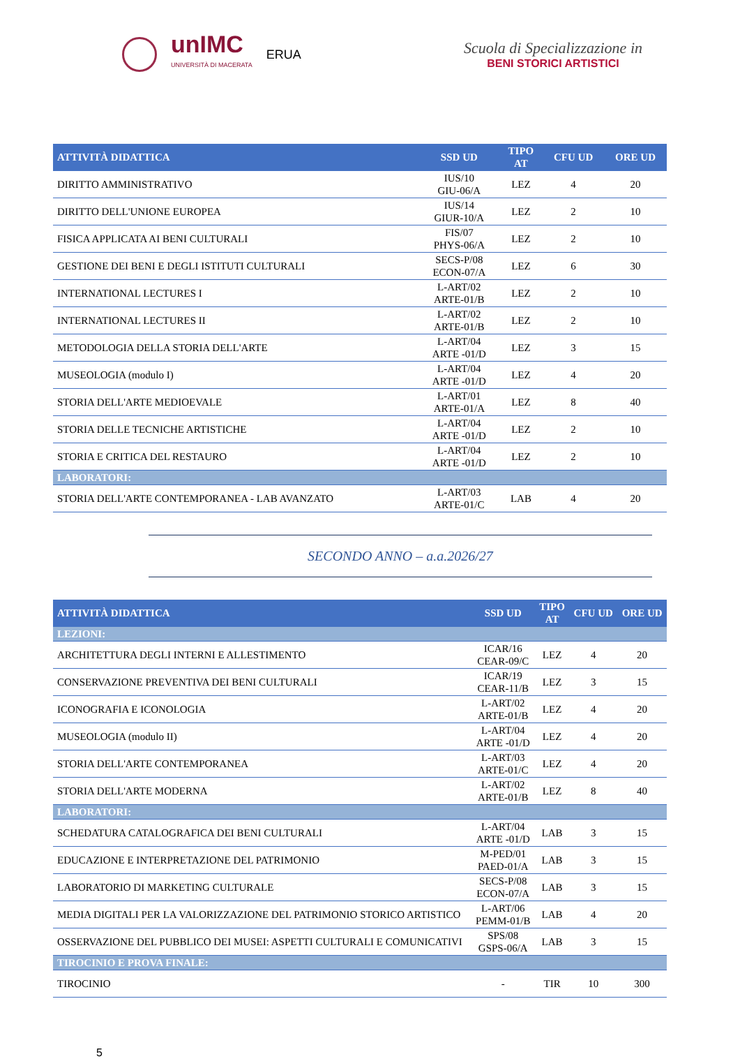unIMC
UNIVERSITÀ DI MACERATA
ERUA
Scuola di Specializzazione in
BENI STORICI ARTISTICI
| ATTIVITÀ DIDATTICA | SSD UD | TIPO AT | CFU UD | ORE UD |
| --- | --- | --- | --- | --- |
| DIRITTO AMMINISTRATIVO | IUS/10 GIU-06/A | LEZ | 4 | 20 |
| DIRITTO DELL'UNIONE EUROPEA | IUS/14 GIUR-10/A | LEZ | 2 | 10 |
| FISICA APPLICATA AI BENI CULTURALI | FIS/07 PHYS-06/A | LEZ | 2 | 10 |
| GESTIONE DEI BENI E DEGLI ISTITUTI CULTURALI | SECS-P/08 ECON-07/A | LEZ | 6 | 30 |
| INTERNATIONAL LECTURES I | L-ART/02 ARTE-01/B | LEZ | 2 | 10 |
| INTERNATIONAL LECTURES II | L-ART/02 ARTE-01/B | LEZ | 2 | 10 |
| METODOLOGIA DELLA STORIA DELL'ARTE | L-ART/04 ARTE -01/D | LEZ | 3 | 15 |
| MUSEOLOGIA (modulo I) | L-ART/04 ARTE -01/D | LEZ | 4 | 20 |
| STORIA DELL'ARTE MEDIOEVALE | L-ART/01 ARTE-01/A | LEZ | 8 | 40 |
| STORIA DELLE TECNICHE ARTISTICHE | L-ART/04 ARTE -01/D | LEZ | 2 | 10 |
| STORIA E CRITICA DEL RESTAURO | L-ART/04 ARTE -01/D | LEZ | 2 | 10 |
| LABORATORI: | | | | |
| STORIA DELL'ARTE CONTEMPORANEA - LAB AVANZATO | L-ART/03 ARTE-01/C | LAB | 4 | 20 |
SECONDO ANNO – a.a.2026/27
| ATTIVITÀ DIDATTICA | SSD UD | TIPO AT | CFU UD | ORE UD |
| --- | --- | --- | --- | --- |
| LEZIONI: | | | | |
| ARCHITETTURA DEGLI INTERNI E ALLESTIMENTO | ICAR/16 CEAR-09/C | LEZ | 4 | 20 |
| CONSERVAZIONE PREVENTIVA DEI BENI CULTURALI | ICAR/19 CEAR-11/B | LEZ | 3 | 15 |
| ICONOGRAFIA E ICONOLOGIA | L-ART/02 ARTE-01/B | LEZ | 4 | 20 |
| MUSEOLOGIA (modulo II) | L-ART/04 ARTE -01/D | LEZ | 4 | 20 |
| STORIA DELL'ARTE CONTEMPORANEA | L-ART/03 ARTE-01/C | LEZ | 4 | 20 |
| STORIA DELL'ARTE MODERNA | L-ART/02 ARTE-01/B | LEZ | 8 | 40 |
| LABORATORI: | | | | |
| SCHEDATURA CATALOGRAFICA DEI BENI CULTURALI | L-ART/04 ARTE -01/D | LAB | 3 | 15 |
| EDUCAZIONE E INTERPRETAZIONE DEL PATRIMONIO | M-PED/01 PAED-01/A | LAB | 3 | 15 |
| LABORATORIO DI MARKETING CULTURALE | SECS-P/08 ECON-07/A | LAB | 3 | 15 |
| MEDIA DIGITALI PER LA VALORIZZAZIONE DEL PATRIMONIO STORICO ARTISTICO | L-ART/06 PEMM-01/B | LAB | 4 | 20 |
| OSSERVAZIONE DEL PUBBLICO DEI MUSEI: ASPETTI CULTURALI E COMUNICATIVI | SPS/08 GSPS-06/A | LAB | 3 | 15 |
| TIROCINIO E PROVA FINALE: | | | | |
| TIROCINIO | - | TIR | 10 | 300 |
5